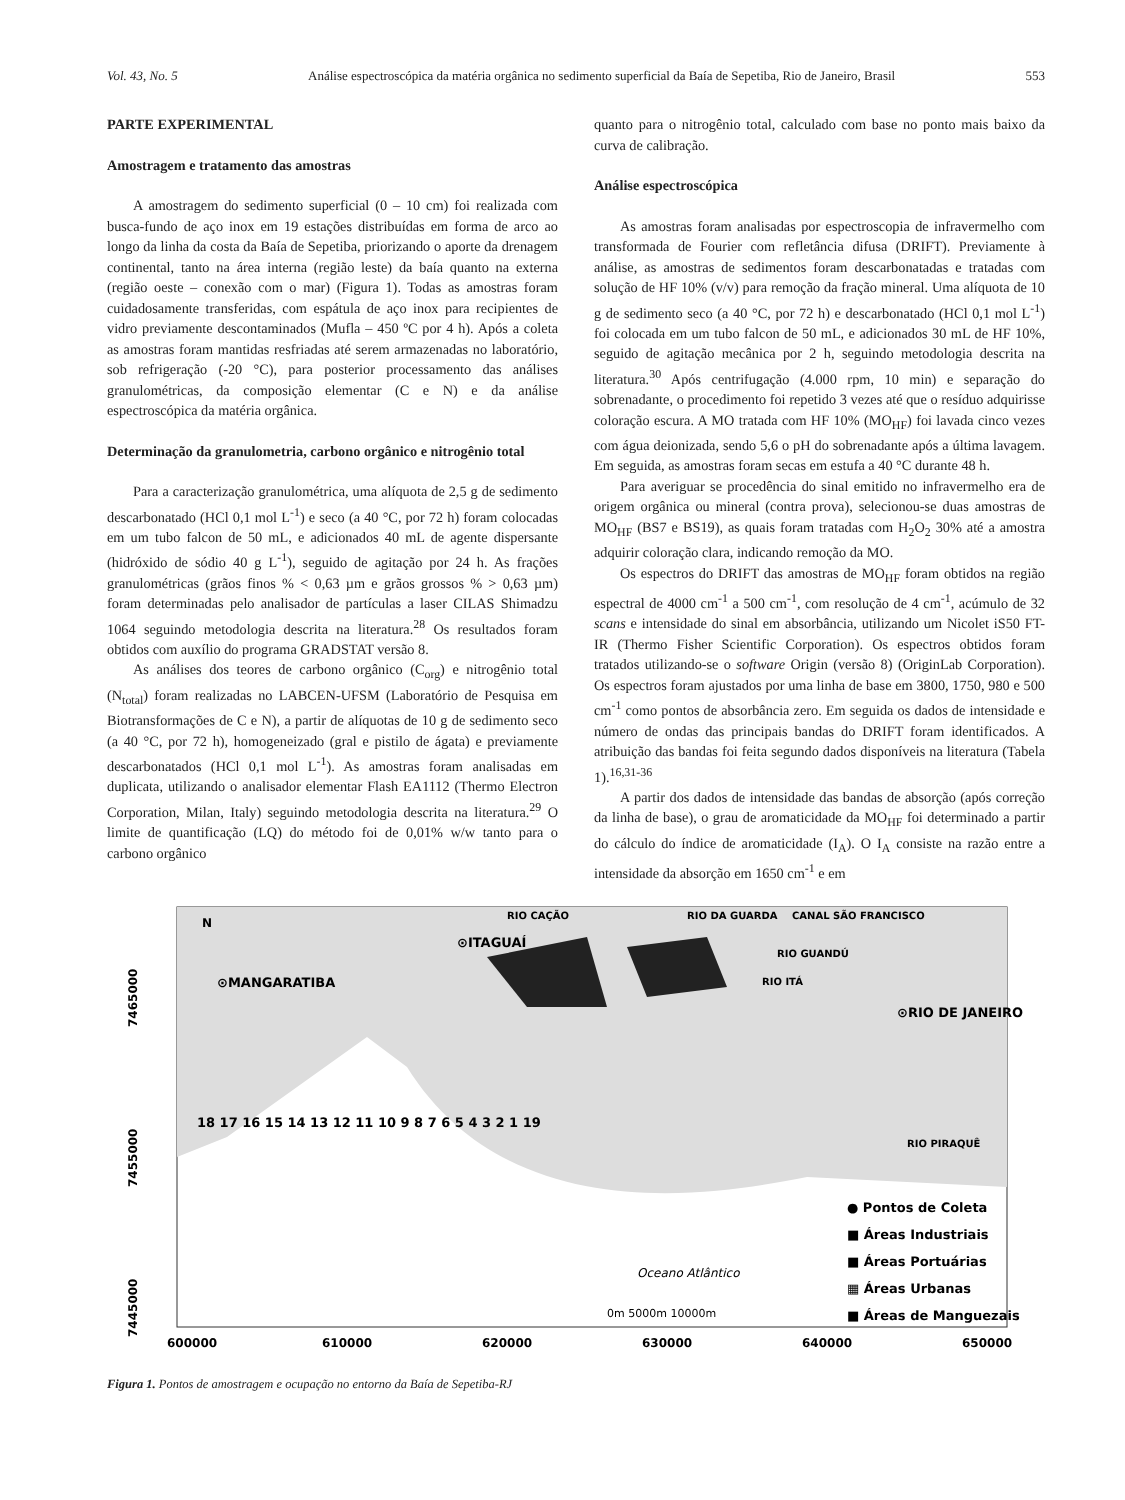Vol. 43, No. 5 Análise espectroscópica da matéria orgânica no sedimento superficial da Baía de Sepetiba, Rio de Janeiro, Brasil 553
PARTE EXPERIMENTAL
Amostragem e tratamento das amostras
A amostragem do sedimento superficial (0 – 10 cm) foi realizada com busca-fundo de aço inox em 19 estações distribuídas em forma de arco ao longo da linha da costa da Baía de Sepetiba, priorizando o aporte da drenagem continental, tanto na área interna (região leste) da baía quanto na externa (região oeste – conexão com o mar) (Figura 1). Todas as amostras foram cuidadosamente transferidas, com espátula de aço inox para recipientes de vidro previamente descontaminados (Mufla – 450 ºC por 4 h). Após a coleta as amostras foram mantidas resfriadas até serem armazenadas no laboratório, sob refrigeração (-20 °C), para posterior processamento das análises granulométricas, da composição elementar (C e N) e da análise espectroscópica da matéria orgânica.
Determinação da granulometria, carbono orgânico e nitrogênio total
Para a caracterização granulométrica, uma alíquota de 2,5 g de sedimento descarbonatado (HCl 0,1 mol L<sup>-1</sup>) e seco (a 40 °C, por 72 h) foram colocadas em um tubo falcon de 50 mL, e adicionados 40 mL de agente dispersante (hidróxido de sódio 40 g L<sup>-1</sup>), seguido de agitação por 24 h. As frações granulométricas (grãos finos % < 0,63 µm e grãos grossos % > 0,63 µm) foram determinadas pelo analisador de partículas a laser CILAS Shimadzu 1064 seguindo metodologia descrita na literatura.<sup>28</sup> Os resultados foram obtidos com auxílio do programa GRADSTAT versão 8.
As análises dos teores de carbono orgânico (C<sub>org</sub>) e nitrogênio total (N<sub>total</sub>) foram realizadas no LABCEN-UFSM (Laboratório de Pesquisa em Biotransformações de C e N), a partir de alíquotas de 10 g de sedimento seco (a 40 °C, por 72 h), homogeneizado (gral e pistilo de ágata) e previamente descarbonatados (HCl 0,1 mol L<sup>-1</sup>). As amostras foram analisadas em duplicata, utilizando o analisador elementar Flash EA1112 (Thermo Electron Corporation, Milan, Italy) seguindo metodologia descrita na literatura.<sup>29</sup> O limite de quantificação (LQ) do método foi de 0,01% w/w tanto para o carbono orgânico
quanto para o nitrogênio total, calculado com base no ponto mais baixo da curva de calibração.
Análise espectroscópica
As amostras foram analisadas por espectroscopia de infravermelho com transformada de Fourier com refletância difusa (DRIFT). Previamente à análise, as amostras de sedimentos foram descarbonatadas e tratadas com solução de HF 10% (v/v) para remoção da fração mineral. Uma alíquota de 10 g de sedimento seco (a 40 °C, por 72 h) e descarbonatado (HCl 0,1 mol L<sup>-1</sup>) foi colocada em um tubo falcon de 50 mL, e adicionados 30 mL de HF 10%, seguido de agitação mecânica por 2 h, seguindo metodologia descrita na literatura.<sup>30</sup> Após centrifugação (4.000 rpm, 10 min) e separação do sobrenadante, o procedimento foi repetido 3 vezes até que o resíduo adquirisse coloração escura. A MO tratada com HF 10% (MO<sub>HF</sub>) foi lavada cinco vezes com água deionizada, sendo 5,6 o pH do sobrenadante após a última lavagem. Em seguida, as amostras foram secas em estufa a 40 °C durante 48 h.
Para averiguar se procedência do sinal emitido no infravermelho era de origem orgânica ou mineral (contra prova), selecionou-se duas amostras de MO<sub>HF</sub> (BS7 e BS19), as quais foram tratadas com H<sub>2</sub>O<sub>2</sub> 30% até a amostra adquirir coloração clara, indicando remoção da MO.
Os espectros do DRIFT das amostras de MO<sub>HF</sub> foram obtidos na região espectral de 4000 cm<sup>-1</sup> a 500 cm<sup>-1</sup>, com resolução de 4 cm<sup>-1</sup>, acúmulo de 32 scans e intensidade do sinal em absorbância, utilizando um Nicolet iS50 FT-IR (Thermo Fisher Scientific Corporation). Os espectros obtidos foram tratados utilizando-se o software Origin (versão 8) (OriginLab Corporation). Os espectros foram ajustados por uma linha de base em 3800, 1750, 980 e 500 cm<sup>-1</sup> como pontos de absorbância zero. Em seguida os dados de intensidade e número de ondas das principais bandas do DRIFT foram identificados. A atribuição das bandas foi feita segundo dados disponíveis na literatura (Tabela 1).<sup>16,31-36</sup>
A partir dos dados de intensidade das bandas de absorção (após correção da linha de base), o grau de aromaticidade da MO<sub>HF</sub> foi determinado a partir do cálculo do índice de aromaticidade (I<sub>A</sub>). O I<sub>A</sub> consiste na razão entre a intensidade da absorção em 1650 cm<sup>-1</sup> e em
⊙MANGARATIBA
⊙ITAGUAÍ
⊙RIO DE JANEIRO
RIO CAÇÃO
RIO DA GUARDA
CANAL SÃO FRANCISCO
RIO GUANDÚ
RIO ITÁ
RIO PIRAQUÊ
N
7465000
7455000
7445000
600000 610000 620000 630000 640000 650000
18 17 16 15 14 13 12 11 10 9 8 7 6 5 4 3 2 1 19
Oceano Atlântico
0m 5000m 10000m
● Pontos de Coleta
■ Áreas Industriais
■ Áreas Portuárias
▦ Áreas Urbanas
■ Áreas de Manguezais
Figura 1. Pontos de amostragem e ocupação no entorno da Baía de Sepetiba-RJ